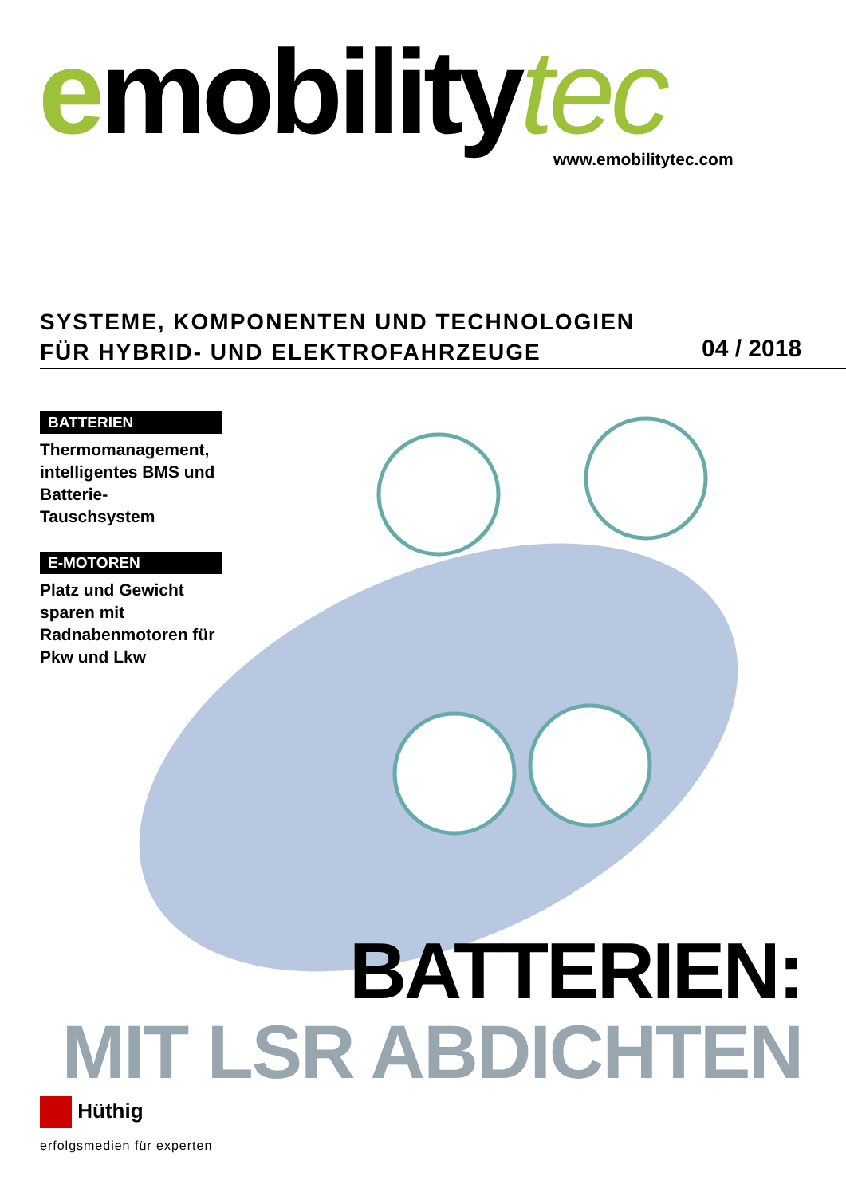emobilitytec www.emobilitytec.com
SYSTEME, KOMPONENTEN UND TECHNOLOGIEN
FÜR HYBRID- UND ELEKTROFAHRZEUGE
04 / 2018
BATTERIEN
Thermomanagement, intelligentes BMS und Batterie-Tauschsystem
E-MOTOREN
Platz und Gewicht sparen mit Radnabenmotoren für Pkw und Lkw
BATTERIEN:
MIT LSR ABDICHTEN
Hüthig
erfolgsmedien für experten